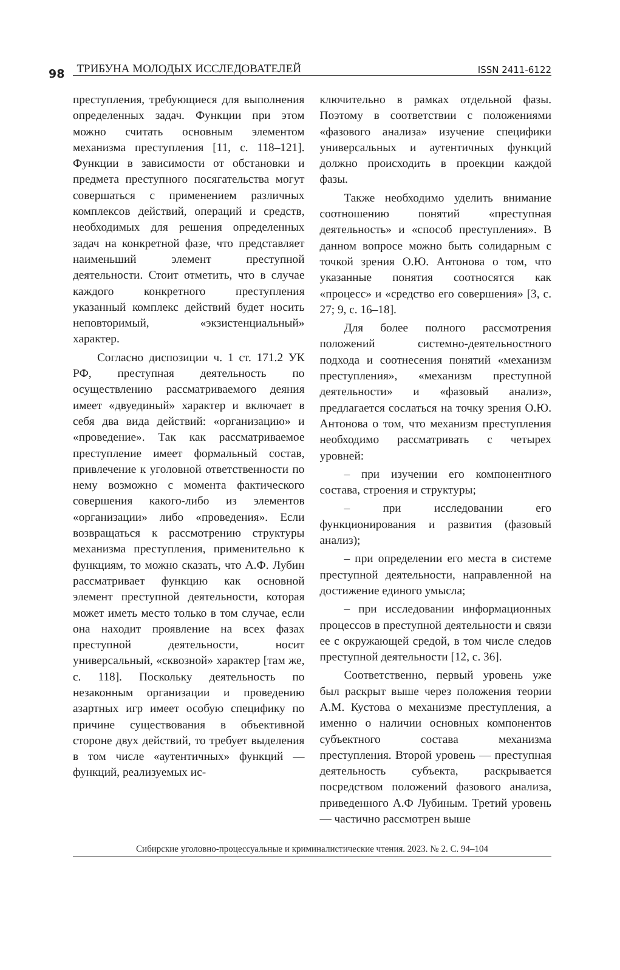98 ТРИБУНА МОЛОДЫХ ИССЛЕДОВАТЕЛЕЙ ISSN 2411-6122
преступления, требующиеся для выполнения определенных задач. Функции при этом можно считать основным элементом механизма преступления [11, с. 118–121]. Функции в зависимости от обстановки и предмета преступного посягательства могут совершаться с применением различных комплексов действий, операций и средств, необходимых для решения определенных задач на конкретной фазе, что представляет наименьший элемент преступной деятельности. Стоит отметить, что в случае каждого конкретного преступления указанный комплекс действий будет носить неповторимый, «экзистенциальный» характер.
Согласно диспозиции ч. 1 ст. 171.2 УК РФ, преступная деятельность по осуществлению рассматриваемого деяния имеет «двуединый» характер и включает в себя два вида действий: «организацию» и «проведение». Так как рассматриваемое преступление имеет формальный состав, привлечение к уголовной ответственности по нему возможно с момента фактического совершения какого-либо из элементов «организации» либо «проведения». Если возвращаться к рассмотрению структуры механизма преступления, применительно к функциям, то можно сказать, что А.Ф. Лубин рассматривает функцию как основной элемент преступной деятельности, которая может иметь место только в том случае, если она находит проявление на всех фазах преступной деятельности, носит универсальный, «сквозной» характер [там же, с. 118]. Поскольку деятельность по незаконным организации и проведению азартных игр имеет особую специфику по причине существования в объективной стороне двух действий, то требует выделения в том числе «аутентичных» функций — функций, реализуемых ис-
ключительно в рамках отдельной фазы. Поэтому в соответствии с положениями «фазового анализа» изучение специфики универсальных и аутентичных функций должно происходить в проекции каждой фазы.
Также необходимо уделить внимание соотношению понятий «преступная деятельность» и «способ преступления». В данном вопросе можно быть солидарным с точкой зрения О.Ю. Антонова о том, что указанные понятия соотносятся как «процесс» и «средство его совершения» [3, с. 27; 9, с. 16–18].
Для более полного рассмотрения положений системно-деятельностного подхода и соотнесения понятий «механизм преступления», «механизм преступной деятельности» и «фазовый анализ», предлагается сослаться на точку зрения О.Ю. Антонова о том, что механизм преступления необходимо рассматривать с четырех уровней:
– при изучении его компонентного состава, строения и структуры;
– при исследовании его функционирования и развития (фазовый анализ);
– при определении его места в системе преступной деятельности, направленной на достижение единого умысла;
– при исследовании информационных процессов в преступной деятельности и связи ее с окружающей средой, в том числе следов преступной деятельности [12, с. 36].
Соответственно, первый уровень уже был раскрыт выше через положения теории А.М. Кустова о механизме преступления, а именно о наличии основных компонентов субъектного состава механизма преступления. Второй уровень — преступная деятельность субъекта, раскрывается посредством положений фазового анализа, приведенного А.Ф Лубиным. Третий уровень — частично рассмотрен выше
Сибирские уголовно-процессуальные и криминалистические чтения. 2023. № 2. С. 94–104